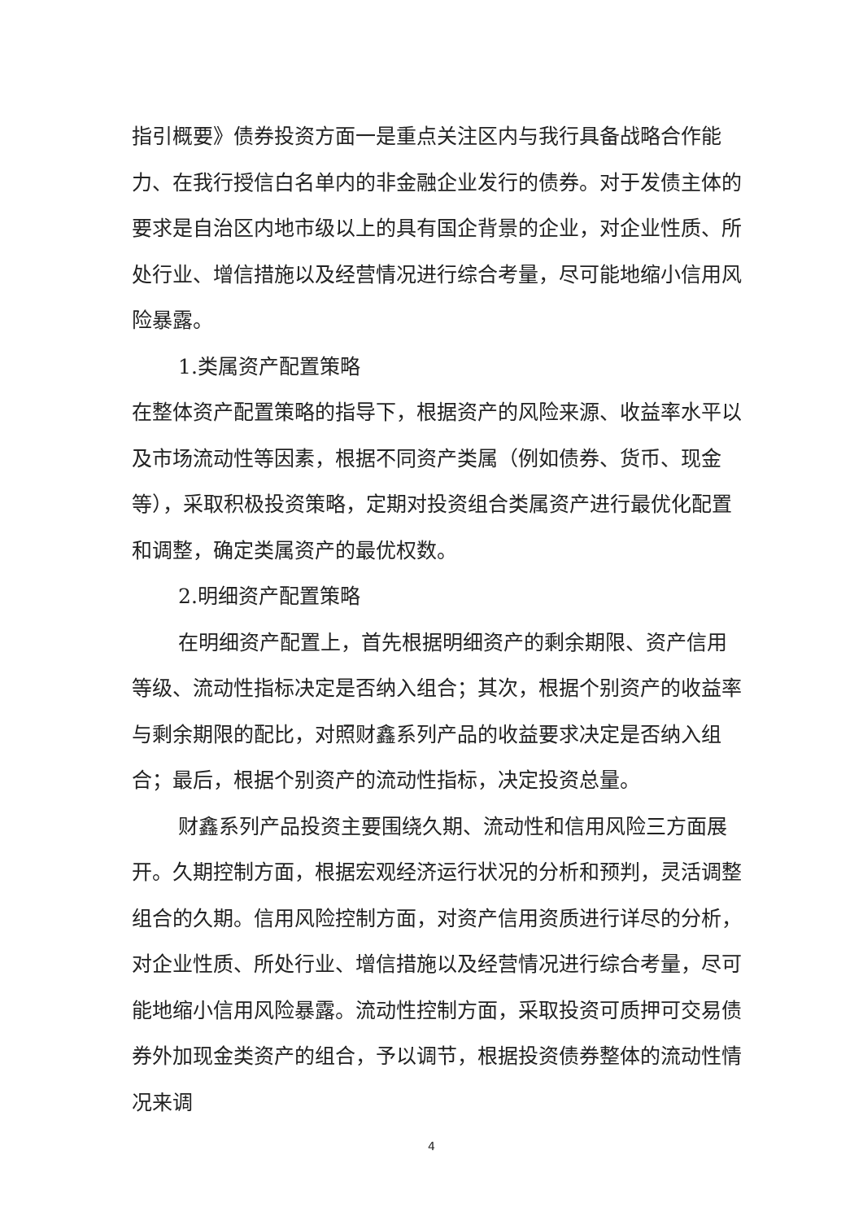指引概要》债券投资方面一是重点关注区内与我行具备战略合作能力、在我行授信白名单内的非金融企业发行的债券。对于发债主体的要求是自治区内地市级以上的具有国企背景的企业，对企业性质、所处行业、增信措施以及经营情况进行综合考量，尽可能地缩小信用风险暴露。
1.类属资产配置策略
在整体资产配置策略的指导下，根据资产的风险来源、收益率水平以及市场流动性等因素，根据不同资产类属（例如债券、货币、现金等），采取积极投资策略，定期对投资组合类属资产进行最优化配置和调整，确定类属资产的最优权数。
2.明细资产配置策略
在明细资产配置上，首先根据明细资产的剩余期限、资产信用等级、流动性指标决定是否纳入组合；其次，根据个别资产的收益率与剩余期限的配比，对照财鑫系列产品的收益要求决定是否纳入组合；最后，根据个别资产的流动性指标，决定投资总量。
财鑫系列产品投资主要围绕久期、流动性和信用风险三方面展开。久期控制方面，根据宏观经济运行状况的分析和预判，灵活调整组合的久期。信用风险控制方面，对资产信用资质进行详尽的分析，对企业性质、所处行业、增信措施以及经营情况进行综合考量，尽可能地缩小信用风险暴露。流动性控制方面，采取投资可质押可交易债券外加现金类资产的组合，予以调节，根据投资债券整体的流动性情况来调
4